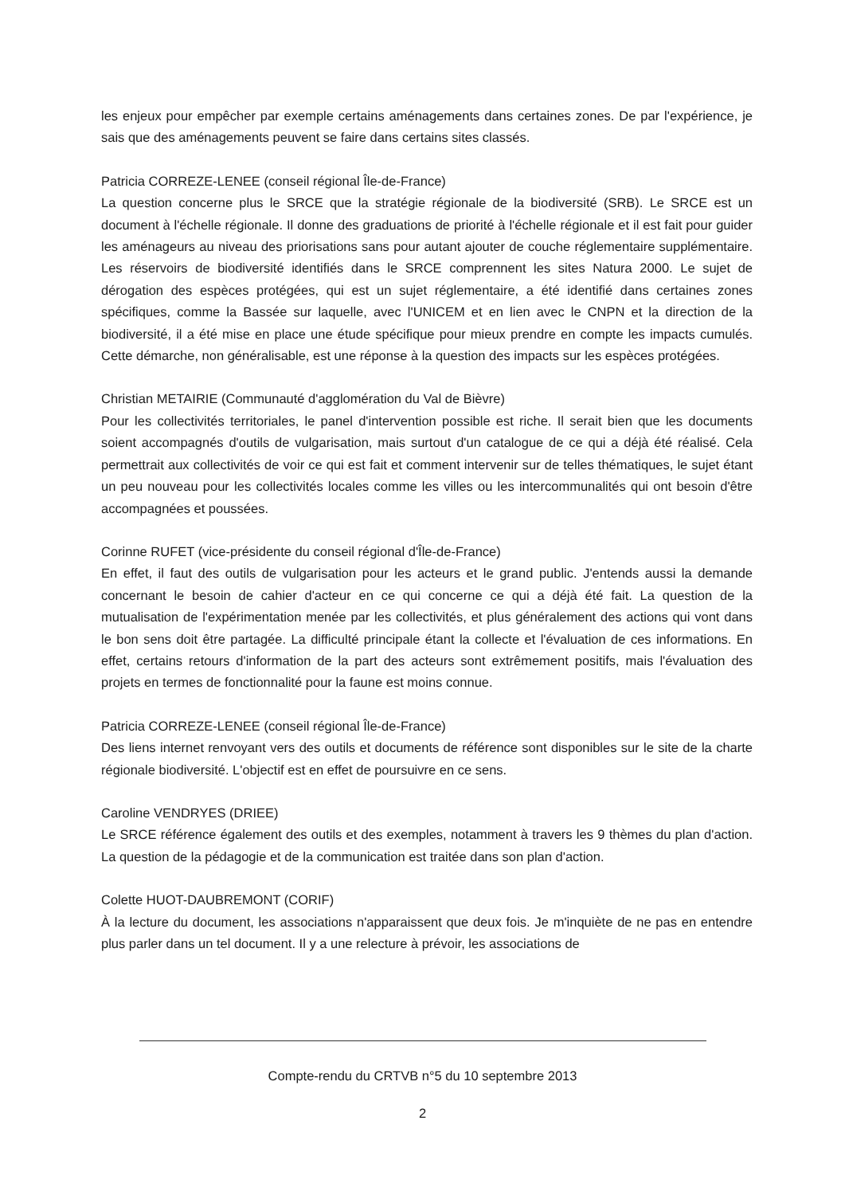les enjeux pour empêcher par exemple certains aménagements dans certaines zones. De par l'expérience, je sais que des aménagements peuvent se faire dans certains sites classés.
Patricia CORREZE-LENEE (conseil régional Île-de-France)
La question concerne plus le SRCE que la stratégie régionale de la biodiversité (SRB). Le SRCE est un document à l'échelle régionale. Il donne des graduations de priorité à l'échelle régionale et il est fait pour guider les aménageurs au niveau des priorisations sans pour autant ajouter de couche réglementaire supplémentaire. Les réservoirs de biodiversité identifiés dans le SRCE comprennent les sites Natura 2000. Le sujet de dérogation des espèces protégées, qui est un sujet réglementaire, a été identifié dans certaines zones spécifiques, comme la Bassée sur laquelle, avec l'UNICEM et en lien avec le CNPN et la direction de la biodiversité, il a été mise en place une étude spécifique pour mieux prendre en compte les impacts cumulés. Cette démarche, non généralisable, est une réponse à la question des impacts sur les espèces protégées.
Christian METAIRIE (Communauté d'agglomération du Val de Bièvre)
Pour les collectivités territoriales, le panel d'intervention possible est riche. Il serait bien que les documents soient accompagnés d'outils de vulgarisation, mais surtout d'un catalogue de ce qui a déjà été réalisé. Cela permettrait aux collectivités de voir ce qui est fait et comment intervenir sur de telles thématiques, le sujet étant un peu nouveau pour les collectivités locales comme les villes ou les intercommunalités qui ont besoin d'être accompagnées et poussées.
Corinne RUFET (vice-présidente du conseil régional d'Île-de-France)
En effet, il faut des outils de vulgarisation pour les acteurs et le grand public. J'entends aussi la demande concernant le besoin de cahier d'acteur en ce qui concerne ce qui a déjà été fait. La question de la mutualisation de l'expérimentation menée par les collectivités, et plus généralement des actions qui vont dans le bon sens doit être partagée. La difficulté principale étant la collecte et l'évaluation de ces informations. En effet, certains retours d'information de la part des acteurs sont extrêmement positifs, mais l'évaluation des projets en termes de fonctionnalité pour la faune est moins connue.
Patricia CORREZE-LENEE (conseil régional Île-de-France)
Des liens internet renvoyant vers des outils et documents de référence sont disponibles sur le site de la charte régionale biodiversité. L'objectif est en effet de poursuivre en ce sens.
Caroline VENDRYES (DRIEE)
Le SRCE référence également des outils et des exemples, notamment à travers les 9 thèmes du plan d'action. La question de la pédagogie et de la communication est traitée dans son plan d'action.
Colette HUOT-DAUBREMONT (CORIF)
À la lecture du document, les associations n'apparaissent que deux fois. Je m'inquiète de ne pas en entendre plus parler dans un tel document. Il y a une relecture à prévoir, les associations de
Compte-rendu du CRTVB n°5 du 10 septembre 2013
2